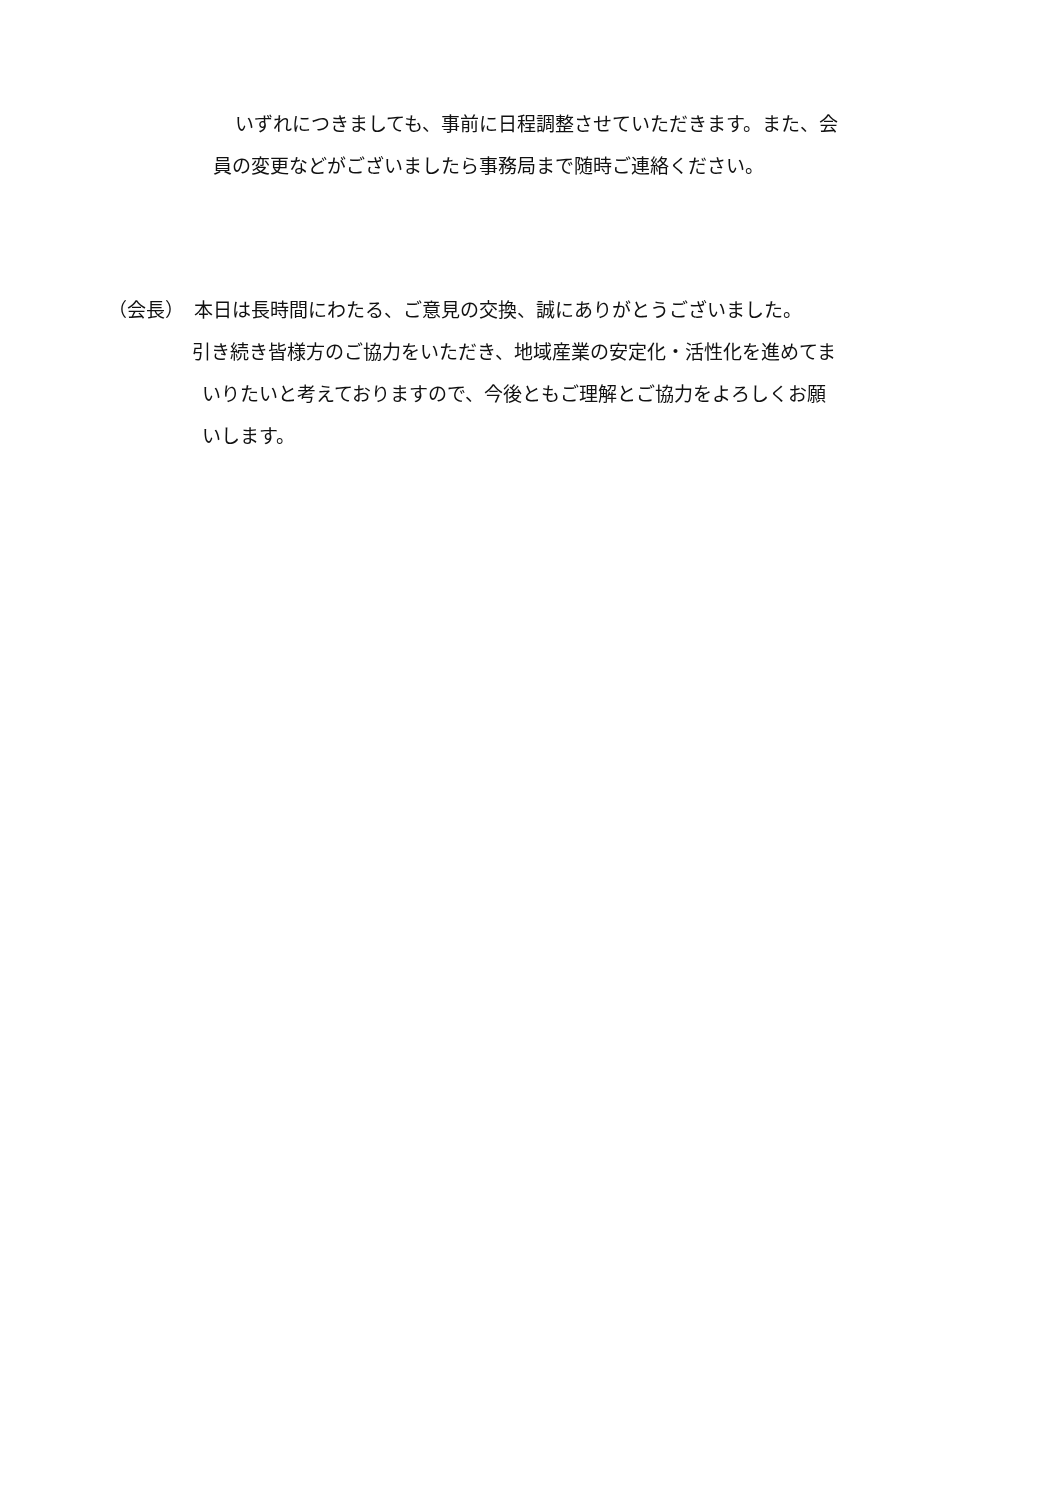いずれにつきましても、事前に日程調整させていただきます。また、会
員の変更などがございましたら事務局まで随時ご連絡ください。
（会長）　本日は長時間にわたる、ご意見の交換、誠にありがとうございました。
引き続き皆様方のご協力をいただき、地域産業の安定化・活性化を進めてま
いりたいと考えておりますので、今後ともご理解とご協力をよろしくお願
いします。